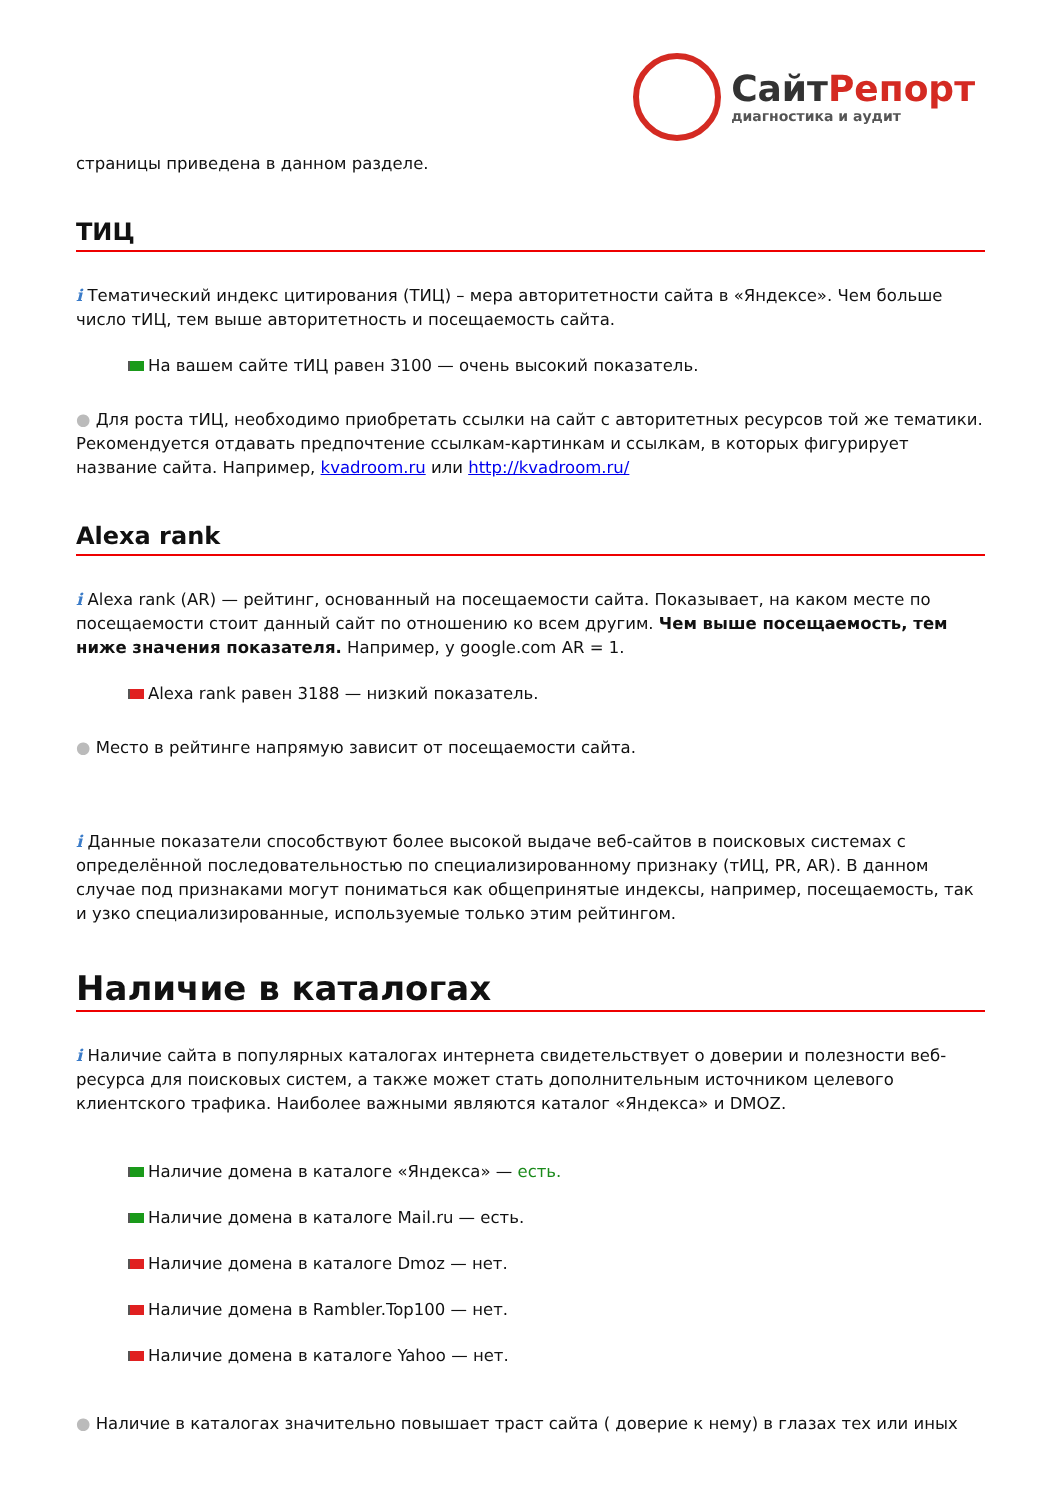СайтРепорт
диагностика и аудит
страницы приведена в данном разделе.
ТИЦ
i Тематический индекс цитирования (ТИЦ) – мера авторитетности сайта в «Яндексе». Чем больше число тИЦ, тем выше авторитетность и посещаемость сайта.
На вашем сайте тИЦ равен 3100 — очень высокий показатель.
● Для роста тИЦ, необходимо приобретать ссылки на сайт с авторитетных ресурсов той же тематики. Рекомендуется отдавать предпочтение ссылкам-картинкам и ссылкам, в которых фигурирует название сайта. Например, kvadroom.ru или http://kvadroom.ru/
Alexa rank
i Alexa rank (AR) — рейтинг, основанный на посещаемости сайта. Показывает, на каком месте по посещаемости стоит данный сайт по отношению ко всем другим. Чем выше посещаемость, тем ниже значения показателя. Например, у google.com AR = 1.
Alexa rank равен 3188 — низкий показатель.
● Место в рейтинге напрямую зависит от посещаемости сайта.
i Данные показатели способствуют более высокой выдаче веб-сайтов в поисковых системах с определённой последовательностью по специализированному признаку (тИЦ, PR, AR). В данном случае под признаками могут пониматься как общепринятые индексы, например, посещаемость, так и узко специализированные, используемые только этим рейтингом.
Наличие в каталогах
i Наличие сайта в популярных каталогах интернета свидетельствует о доверии и полезности веб-ресурса для поисковых систем, а также может стать дополнительным источником целевого клиентского трафика. Наиболее важными являются каталог «Яндекса» и DMOZ.
Наличие домена в каталоге «Яндекса» — есть.
Наличие домена в каталоге Mail.ru — есть.
Наличие домена в каталоге Dmoz — нет.
Наличие домена в Rambler.Top100 — нет.
Наличие домена в каталоге Yahoo — нет.
● Наличие в каталогах значительно повышает траст сайта ( доверие к нему) в глазах тех или иных